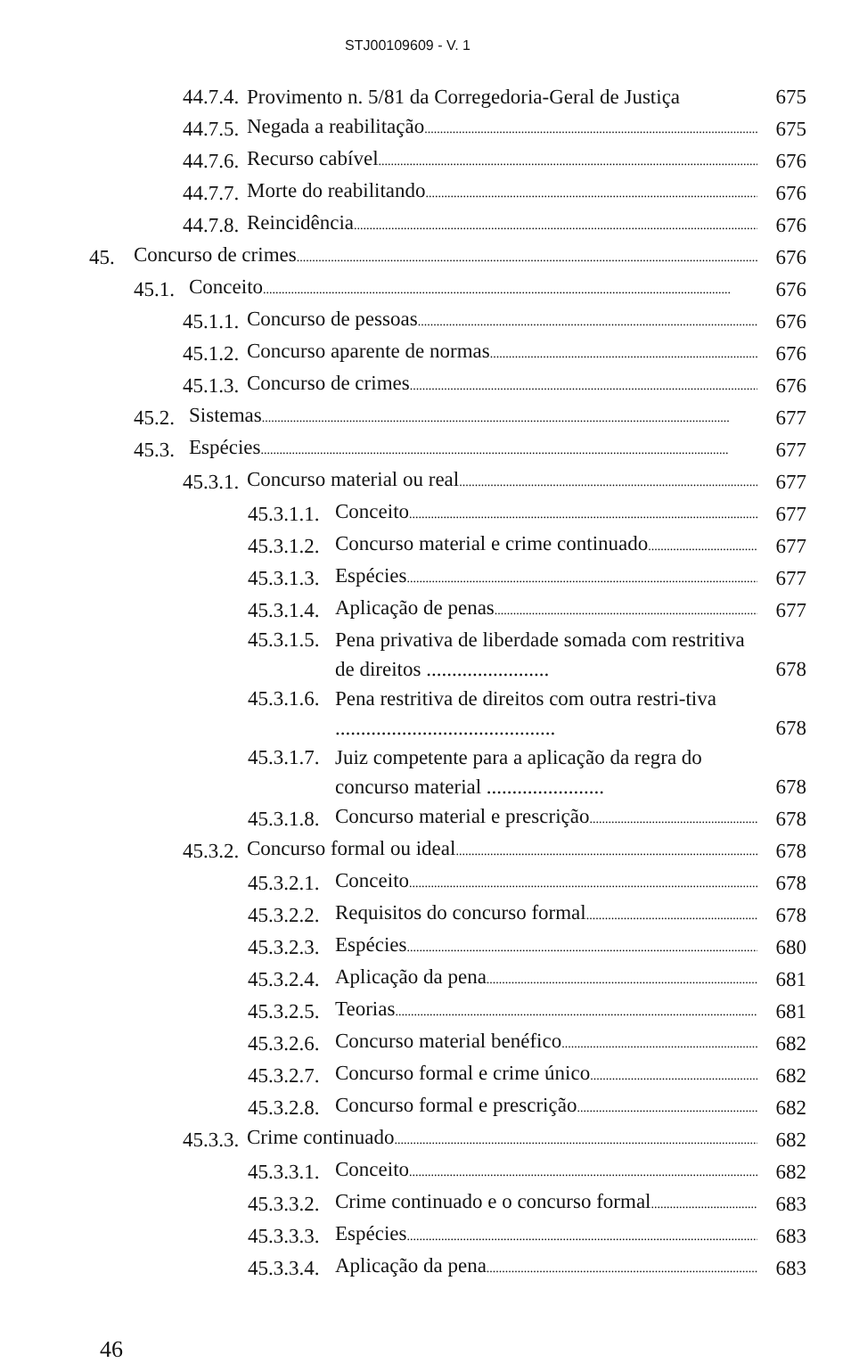STJ00109609 - V. 1
44.7.4. Provimento n. 5/81 da Corregedoria-Geral de Justiça 675
44.7.5. Negada a reabilitação 675
44.7.6. Recurso cabível 676
44.7.7. Morte do reabilitando 676
44.7.8. Reincidência 676
45. Concurso de crimes 676
45.1. Conceito 676
45.1.1. Concurso de pessoas 676
45.1.2. Concurso aparente de normas 676
45.1.3. Concurso de crimes 676
45.2. Sistemas 677
45.3. Espécies 677
45.3.1. Concurso material ou real 677
45.3.1.1. Conceito 677
45.3.1.2. Concurso material e crime continuado 677
45.3.1.3. Espécies 677
45.3.1.4. Aplicação de penas 677
45.3.1.5. Pena privativa de liberdade somada com restritiva de direitos ........................ 678
45.3.1.6. Pena restritiva de direitos com outra restri-tiva ........................................... 678
45.3.1.7. Juiz competente para a aplicação da regra do concurso material ....................... 678
45.3.1.8. Concurso material e prescrição 678
45.3.2. Concurso formal ou ideal 678
45.3.2.1. Conceito 678
45.3.2.2. Requisitos do concurso formal 678
45.3.2.3. Espécies 680
45.3.2.4. Aplicação da pena 681
45.3.2.5. Teorias 681
45.3.2.6. Concurso material benéfico 682
45.3.2.7. Concurso formal e crime único 682
45.3.2.8. Concurso formal e prescrição 682
45.3.3. Crime continuado 682
45.3.3.1. Conceito 682
45.3.3.2. Crime continuado e o concurso formal 683
45.3.3.3. Espécies 683
45.3.3.4. Aplicação da pena 683
46